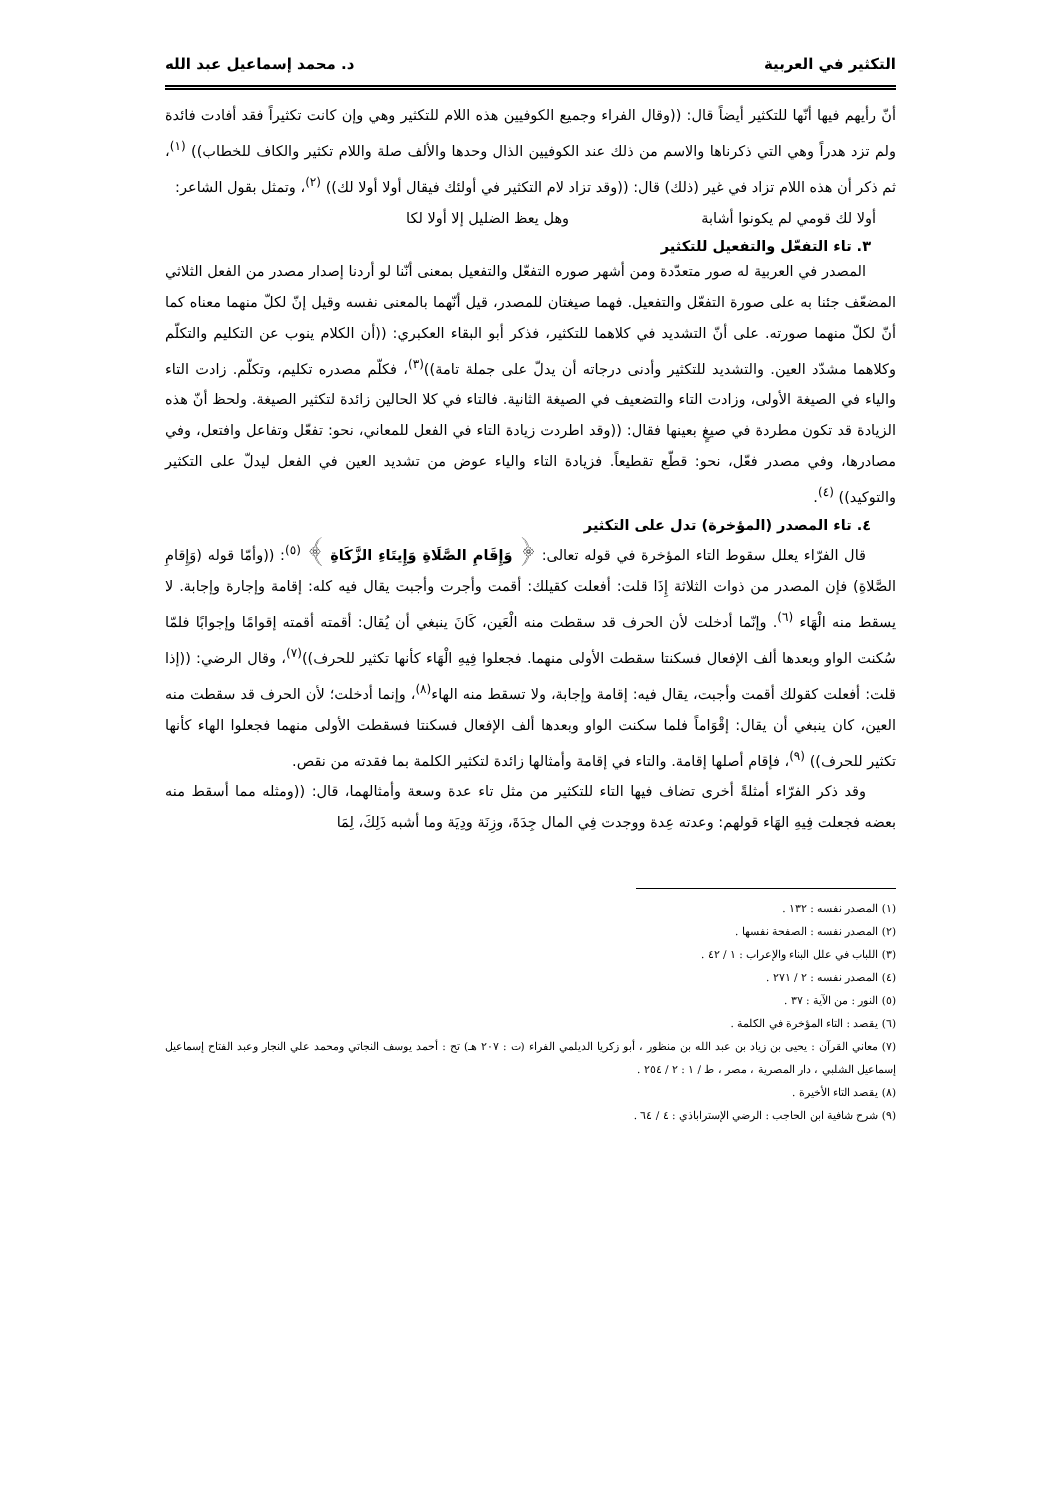التكثير في العربية د. محمد إسماعيل عبد الله
أنّ رأيهم فيها أنّها للتكثير أيضاً قال: ((وقال الفراء وجميع الكوفيين هذه اللام للتكثير وهي وإن كانت تكثيراً فقد أفادت فائدة ولم تزد هدراً وهي التي ذكرناها والاسم من ذلك عند الكوفيين الذال وحدها والألف صلة واللام تكثير والكاف للخطاب)) <sup>(١)</sup>، ثم ذكر أن هذه اللام تزاد في غير (ذلك) قال: ((وقد تزاد لام التكثير في أولئك فيقال أولا أولا لك)) <sup>(٢)</sup>، وتمثل بقول الشاعر:
أولا لك قومي لم يكونوا أشابة وهل يعظ الضليل إلا أولا لكا
٣. تاء التفعّل والتفعيل للتكثير
المصدر في العربية له صور متعدّدة ومن أشهر صوره التفعّل والتفعيل بمعنى أنّنا لو أردنا إصدار مصدر من الفعل الثلاثي المضعّف جئنا به على صورة التفعّل والتفعيل. فهما صيغتان للمصدر، قيل أنّهما بالمعنى نفسه وقيل إنّ لكلّ منهما معناه كما أنّ لكلّ منهما صورته. على أنّ التشديد في كلاهما للتكثير، فذكر أبو البقاء العكبري: ((أن الكلام ينوب عن التكليم والتكلّم وكلاهما مشدّد العين. والتشديد للتكثير وأدنى درجاته أن يدلّ على جملة تامة))<sup>(٣)</sup>، فكلّم مصدره تكليم، وتكلّم. زادت التاء والياء في الصيغة الأولى، وزادت التاء والتضعيف في الصيغة الثانية. فالتاء في كلا الحالين زائدة لتكثير الصيغة. ولحظ أنّ هذه الزيادة قد تكون مطردة في صيغٍ بعينها فقال: ((وقد اطردت زيادة التاء في الفعل للمعاني، نحو: تفعّل وتفاعل وافتعل، وفي مصادرها، وفي مصدر فعّل، نحو: قطّع تقطيعاً. فزيادة التاء والياء عوض من تشديد العين في الفعل ليدلّ على التكثير والتوكيد)) <sup>(٤)</sup>.
٤. تاء المصدر (المؤخرة) تدل على التكثير
قال الفرّاء يعلل سقوط التاء المؤخرة في قوله تعالى: ﴿ وَإِقَامِ الصَّلَاةِ وَإِيتَاءِ الزَّكَاةِ ﴾ <sup>(٥)</sup>: ((وأمّا قوله (وَإِقامِ الصَّلاةِ) فإن المصدر من ذوات الثلاثة إِذَا قلت: أفعلت كقيلك: أقمت وأجرت وأجبت يقال فيه كله: إقامة وإجارة وإجابة. لا يسقط منه الْهَاء <sup>(٦)</sup>. وإنّما أدخلت لأن الحرف قد سقطت منه الْعَين، كَانَ ينبغي أن يُقال: أقمته أقمته إقوامًا وإجوابًا فلمّا سُكنت الواو وبعدها ألف الإفعال فسكنتا سقطت الأولى منهما. فجعلوا فِيهِ الْهَاء كأنها تكثير للحرف))<sup>(٧)</sup>، وقال الرضي: ((إذا قلت: أفعلت كقولك أقمت وأجبت، يقال فيه: إقامة وإجابة، ولا تسقط منه الهاء<sup>(٨)</sup>، وإنما أدخلت؛ لأن الحرف قد سقطت منه العين، كان ينبغي أن يقال: إقْوَاماً فلما سكنت الواو وبعدها ألف الإفعال فسكنتا فسقطت الأولى منهما فجعلوا الهاء كأنها تكثير للحرف)) <sup>(٩)</sup>، فإقام أصلها إقامة. والتاء في إقامة وأمثالها زائدة لتكثير الكلمة بما فقدته من نقص.
وقد ذكر الفرّاء أمثلةً أخرى تضاف فيها التاء للتكثير من مثل تاء عدة وسعة وأمثالهما، قال: ((ومثله مما أسقط منه بعضه فجعلت فِيهِ الهَاء قولهم: وعدته عِدة ووجدت فِي المال جِدَةَ، وزِنَة ودِيَة وما أشبه ذَلِكَ، لِمَا
(١) المصدر نفسه : ١٣٢ .
(٢) المصدر نفسه : الصفحة نفسها .
(٣) اللباب في علل البناء والإعراب : ١ / ٤٢ .
(٤) المصدر نفسه : ٢ / ٢٧١ .
(٥) النور : من الآية : ٣٧ .
(٦) يقصد : التاء المؤخرة في الكلمة .
(٧) معاني القرآن : يحيى بن زياد بن عبد الله بن منظور ، أبو زكريا الديلمي الفراء (ت : ٢٠٧ هـ) تح : أحمد يوسف النجاتي ومحمد علي النجار وعبد الفتاح إسماعيل إسماعيل الشلبي ، دار المصرية ، مصر ، ط / ١ : ٢ / ٢٥٤ .
(٨) يقصد التاء الأخيرة .
(٩) شرح شافية ابن الحاجب : الرضي الإستراباذي : ٤ / ٦٤ .